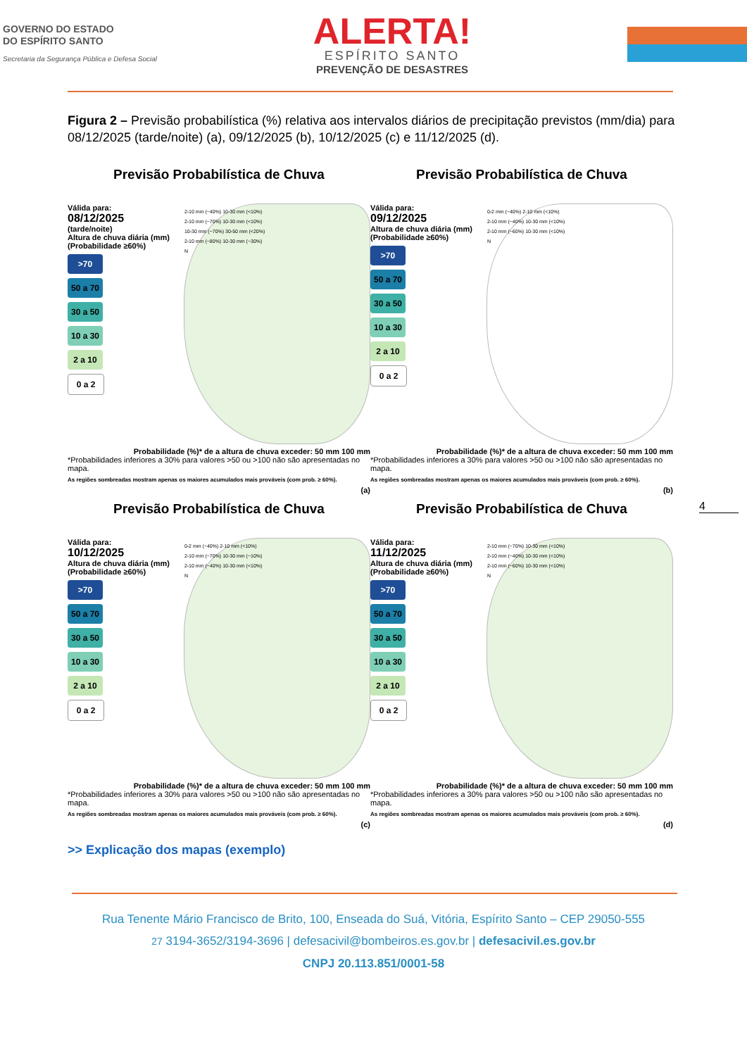GOVERNO DO ESTADO
DO ESPÍRITO SANTO
Secretaria da Segurança Pública e Defesa Social
ALERTA!
ESPÍRITO SANTO
PREVENÇÃO DE DESASTRES
Figura 2 – Previsão probabilística (%) relativa aos intervalos diários de precipitação previstos (mm/dia) para 08/12/2025 (tarde/noite) (a), 09/12/2025 (b), 10/12/2025 (c) e 11/12/2025 (d).
Previsão Probabilística de Chuva
Válida para:
08/12/2025
(tarde/noite)
Altura de chuva diária (mm)
(Probabilidade ≥60%)
>70
50 a 70
30 a 50
10 a 30
2 a 10
0 a 2
2-10 mm (~40%) 10-30 mm (<10%)
2-10 mm (~70%) 10-30 mm (<10%)
10-30 mm (~70%) 30-50 mm (<20%)
2-10 mm (~80%) 10-30 mm (~30%)
N
Probabilidade (%)* de a altura de chuva exceder: 50 mm 100 mm
*Probabilidades inferiores a 30% para valores >50 ou >100 não são apresentadas no mapa.
As regiões sombreadas mostram apenas os maiores acumulados mais prováveis (com prob. ≥ 60%).
(a)
Previsão Probabilística de Chuva
Válida para:
09/12/2025
Altura de chuva diária (mm)
(Probabilidade ≥60%)
>70
50 a 70
30 a 50
10 a 30
2 a 10
0 a 2
0-2 mm (~40%) 2-10 mm (<10%)
2-10 mm (~40%) 10-30 mm (<10%)
2-10 mm (~60%) 10-30 mm (<10%)
N
Probabilidade (%)* de a altura de chuva exceder: 50 mm 100 mm
*Probabilidades inferiores a 30% para valores >50 ou >100 não são apresentadas no mapa.
As regiões sombreadas mostram apenas os maiores acumulados mais prováveis (com prob. ≥ 60%).
(b)
Previsão Probabilística de Chuva
Válida para:
10/12/2025
Altura de chuva diária (mm)
(Probabilidade ≥60%)
>70
50 a 70
30 a 50
10 a 30
2 a 10
0 a 2
0-2 mm (~40%) 2-10 mm (<10%)
2-10 mm (~70%) 10-30 mm (~10%)
2-10 mm (~40%) 10-30 mm (<10%)
N
Probabilidade (%)* de a altura de chuva exceder: 50 mm 100 mm
*Probabilidades inferiores a 30% para valores >50 ou >100 não são apresentadas no mapa.
As regiões sombreadas mostram apenas os maiores acumulados mais prováveis (com prob. ≥ 60%).
(c)
Previsão Probabilística de Chuva
Válida para:
11/12/2025
Altura de chuva diária (mm)
(Probabilidade ≥60%)
>70
50 a 70
30 a 50
10 a 30
2 a 10
0 a 2
2-10 mm (~70%) 10-30 mm (<10%)
2-10 mm (~40%) 10-30 mm (<10%)
2-10 mm (~60%) 10-30 mm (<10%)
N
Probabilidade (%)* de a altura de chuva exceder: 50 mm 100 mm
*Probabilidades inferiores a 30% para valores >50 ou >100 não são apresentadas no mapa.
As regiões sombreadas mostram apenas os maiores acumulados mais prováveis (com prob. ≥ 60%).
(d)
4
>> Explicação dos mapas (exemplo)
Rua Tenente Mário Francisco de Brito, 100, Enseada do Suá, Vitória, Espírito Santo – CEP 29050-555
27 3194-3652/3194-3696 | defesacivil@bombeiros.es.gov.br | defesacivil.es.gov.br
CNPJ 20.113.851/0001-58